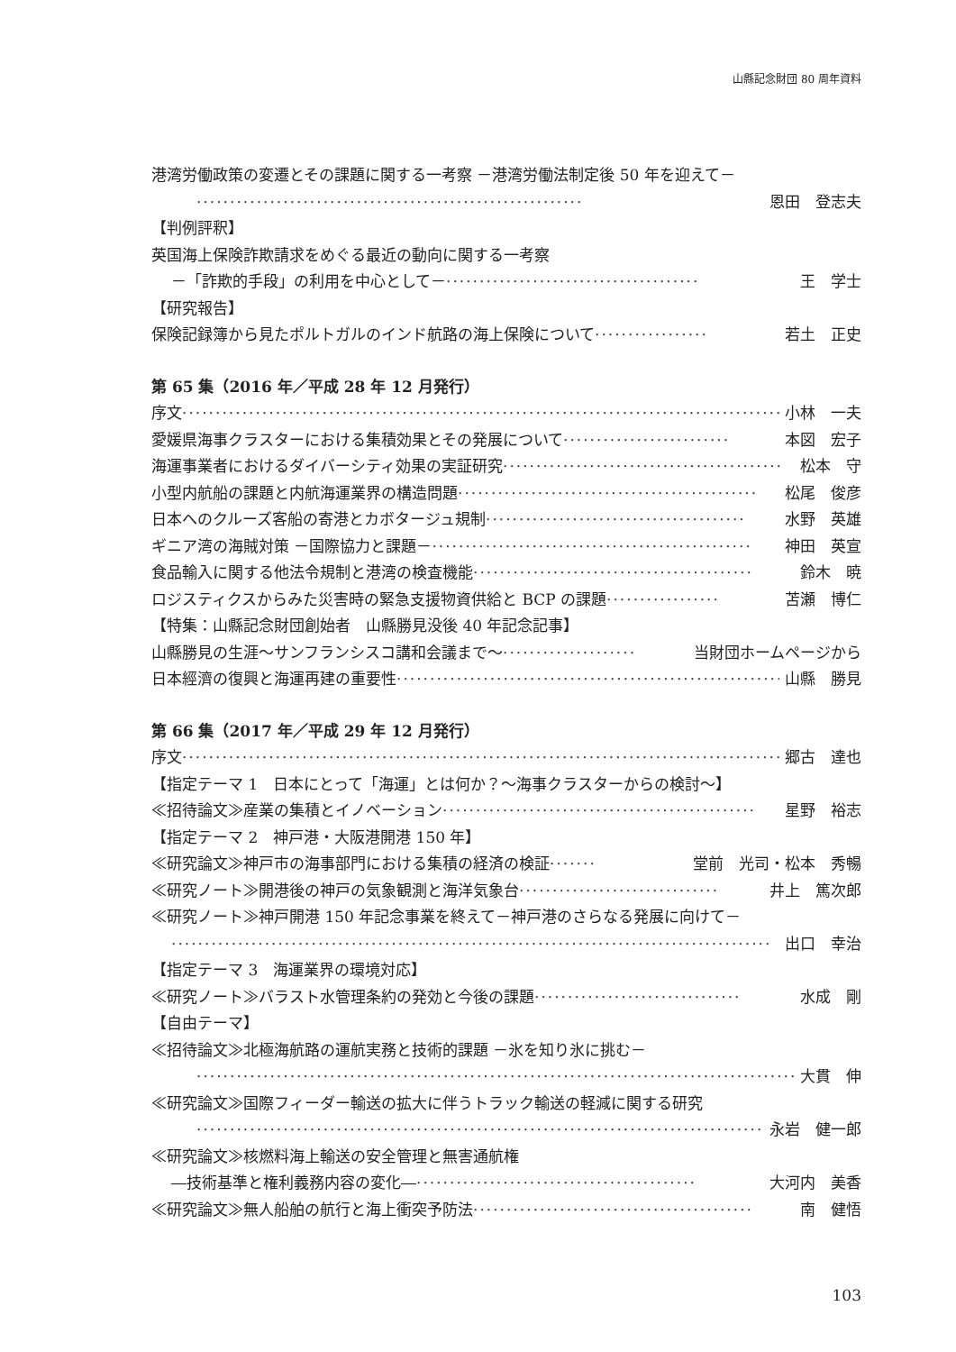山縣記念財団 80 周年資料
港湾労働政策の変遷とその課題に関する一考察 －港湾労働法制定後 50 年を迎えて－
·························································· 恩田　登志夫
【判例評釈】
英国海上保険詐欺請求をめぐる最近の動向に関する一考察
－「詐欺的手段」の利用を中心として－ ······································ 王　学士
【研究報告】
保険記録簿から見たポルトガルのインド航路の海上保険について ················· 若土　正史
第 65 集（2016 年／平成 28 年 12 月発行）
序文 ·························································································· 小林　一夫
愛媛県海事クラスターにおける集積効果とその発展について ························· 本図　宏子
海運事業者におけるダイバーシティ効果の実証研究 ·········································· 松本　守
小型内航船の課題と内航海運業界の構造問題 ············································· 松尾　俊彦
日本へのクルーズ客船の寄港とカボタージュ規制 ······································· 水野　英雄
ギニア湾の海賊対策 －国際協力と課題－ ················································ 神田　英宣
食品輸入に関する他法令規制と港湾の検査機能 ·········································· 鈴木　暁
ロジスティクスからみた災害時の緊急支援物資供給と BCP の課題 ················· 苫瀬　博仁
【特集：山縣記念財団創始者　山縣勝見没後 40 年記念記事】
山縣勝見の生涯～サンフランシスコ講和会議まで～ ···················· 当財団ホームページから
日本經濟の復興と海運再建の重要性 ·························································· 山縣　勝見
第 66 集（2017 年／平成 29 年 12 月発行）
序文 ·························································································· 郷古　達也
【指定テーマ 1　日本にとって「海運」とは何か？～海事クラスターからの検討～】
≪招待論文≫産業の集積とイノベーション ··············································· 星野　裕志
【指定テーマ 2　神戸港・大阪港開港 150 年】
≪研究論文≫神戸市の海事部門における集積の経済の検証 ······· 堂前　光司・松本　秀暢
≪研究ノート≫開港後の神戸の気象観測と海洋気象台 ······························ 井上　篤次郎
≪研究ノート≫神戸開港 150 年記念事業を終えて－神戸港のさらなる発展に向けて－
·························································································· 出口　幸治
【指定テーマ 3　海運業界の環境対応】
≪研究ノート≫バラスト水管理条約の発効と今後の課題 ······························· 水成　剛
【自由テーマ】
≪招待論文≫北極海航路の運航実務と技術的課題 －氷を知り氷に挑む－
·························································································· 大貫　伸
≪研究論文≫国際フィーダー輸送の拡大に伴うトラック輸送の軽減に関する研究
·························································································· 永岩　健一郎
≪研究論文≫核燃料海上輸送の安全管理と無害通航権
―技術基準と権利義務内容の変化― ·········································· 大河内　美香
≪研究論文≫無人船舶の航行と海上衝突予防法 ·········································· 南　健悟
103